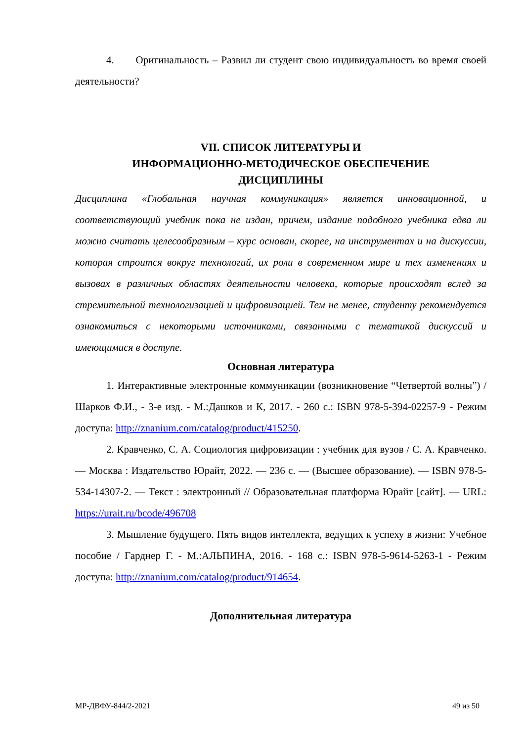4. Оригинальность – Развил ли студент свою индивидуальность во время своей деятельности?
VII. СПИСОК ЛИТЕРАТУРЫ И
ИНФОРМАЦИОННО-МЕТОДИЧЕСКОЕ ОБЕСПЕЧЕНИЕ
ДИСЦИПЛИНЫ
Дисциплина «Глобальная научная коммуникация» является инновационной, и соответствующий учебник пока не издан, причем, издание подобного учебника едва ли можно считать целесообразным – курс основан, скорее, на инструментах и на дискуссии, которая строится вокруг технологий, их роли в современном мире и тех изменениях и вызовах в различных областях деятельности человека, которые происходят вслед за стремительной технологизацией и цифровизацией. Тем не менее, студенту рекомендуется ознакомиться с некоторыми источниками, связанными с тематикой дискуссий и имеющимися в доступе.
Основная литература
1. Интерактивные электронные коммуникации (возникновение “Четвертой волны”) / Шарков Ф.И., - 3-е изд. - М.:Дашков и К, 2017. - 260 с.: ISBN 978-5-394-02257-9 - Режим доступа: http://znanium.com/catalog/product/415250.
2. Кравченко, С. А. Социология цифровизации : учебник для вузов / С. А. Кравченко. — Москва : Издательство Юрайт, 2022. — 236 с. — (Высшее образование). — ISBN 978-5-534-14307-2. — Текст : электронный // Образовательная платформа Юрайт [сайт]. — URL: https://urait.ru/bcode/496708
3. Мышление будущего. Пять видов интеллекта, ведущих к успеху в жизни: Учебное пособие / Гарднер Г. - М.:АЛЬПИНА, 2016. - 168 с.: ISBN 978-5-9614-5263-1 - Режим доступа: http://znanium.com/catalog/product/914654.
Дополнительная литература
МР-ДВФУ-844/2-2021 49 из 50